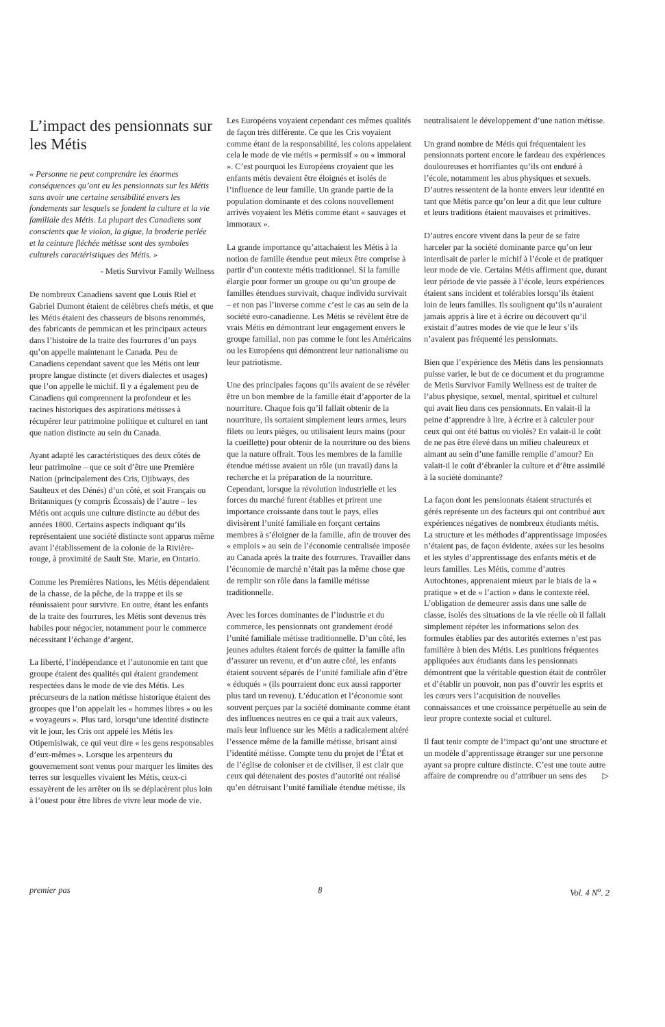L’impact des pensionnats sur les Métis
« Personne ne peut comprendre les énormes conséquences qu’ont eu les pensionnats sur les Métis sans avoir une certaine sensibilité envers les fondements sur lesquels se fondent la culture et la vie familiale des Métis. La plupart des Canadiens sont conscients que le violon, la gigue, la broderie perlée et la ceinture fléchée métisse sont des symboles culturels caractéristiques des Métis. »
- Metis Survivor Family Wellness
De nombreux Canadiens savent que Louis Riel et Gabriel Dumont étaient de célèbres chefs métis, et que les Métis étaient des chasseurs de bisons renommés, des fabricants de pemmican et les principaux acteurs dans l’histoire de la traite des fourrures d’un pays qu’on appelle maintenant le Canada. Peu de Canadiens cependant savent que les Métis ont leur propre langue distincte (et divers dialectes et usages) que l’on appelle le michif. Il y a également peu de Canadiens qui comprennent la profondeur et les racines historiques des aspirations métisses à récupérer leur patrimoine politique et culturel en tant que nation distincte au sein du Canada.
Ayant adapté les caractéristiques des deux côtés de leur patrimoine – que ce soit d’être une Première Nation (principalement des Cris, Ojibways, des Saulteux et des Dénés) d’un côté, et soit Français ou Britanniques (y compris Écossais) de l’autre – les Métis ont acquis une culture distincte au début des années 1800. Certains aspects indiquant qu’ils représentaient une société distincte sont apparus même avant l’établissement de la colonie de la Rivière-rouge, à proximité de Sault Ste. Marie, en Ontario.
Comme les Premières Nations, les Métis dépendaient de la chasse, de la pêche, de la trappe et ils se réunissaient pour survivre. En outre, étant les enfants de la traite des fourrures, les Métis sont devenus très habiles pour négocier, notamment pour le commerce nécessitant l’échange d’argent.
La liberté, l’indépendance et l’autonomie en tant que groupe étaient des qualités qui étaient grandement respectées dans le mode de vie des Métis. Les précurseurs de la nation métisse historique étaient des groupes que l’on appelait les « hommes libres » ou les « voyageurs ». Plus tard, lorsqu’une identité distincte vit le jour, les Cris ont appelé les Métis les Otipemisiwak, ce qui veut dire « les gens responsables d’eux-mêmes ». Lorsque les arpenteurs du gouvernement sont venus pour marquer les limites des terres sur lesquelles vivaient les Métis, ceux-ci essayèrent de les arrêter ou ils se déplacèrent plus loin à l’ouest pour être libres de vivre leur mode de vie.
Les Européens voyaient cependant ces mêmes qualités de façon très différente. Ce que les Cris voyaient comme étant de la responsabilité, les colons appelaient cela le mode de vie métis « permissif » ou « immoral ». C’est pourquoi les Européens croyaient que les enfants métis devaient être éloignés et isolés de l’influence de leur famille. Un grande partie de la population dominante et des colons nouvellement arrivés voyaient les Métis comme étant « sauvages et immoraux ».
La grande importance qu’attachaient les Métis à la notion de famille étendue peut mieux être comprise à partir d’un contexte métis traditionnel. Si la famille élargie pour former un groupe ou qu’un groupe de familles étendues survivait, chaque individu survivait – et non pas l’inverse comme c’est le cas au sein de la société euro-canadienne. Les Métis se révèlent être de vrais Métis en démontrant leur engagement envers le groupe familial, non pas comme le font les Américains ou les Européens qui démontrent leur nationalisme ou leur patriotisme.
Une des principales façons qu’ils avaient de se révéler être un bon membre de la famille était d’apporter de la nourriture. Chaque fois qu’il fallait obtenir de la nourriture, ils sortaient simplement leurs armes, leurs filets ou leurs pièges, ou utilisaient leurs mains (pour la cueillette) pour obtenir de la nourriture ou des biens que la nature offrait. Tous les membres de la famille étendue métisse avaient un rôle (un travail) dans la recherche et la préparation de la nourriture. Cependant, lorsque la révolution industrielle et les forces du marché furent établies et prirent une importance croissante dans tout le pays, elles divisèrent l’unité familiale en forçant certains membres à s’éloigner de la famille, afin de trouver des « emplois » au sein de l’économie centralisée imposée au Canada après la traite des fourrures. Travailler dans l’économie de marché n’était pas la même chose que de remplir son rôle dans la famille métisse traditionnelle.
Avec les forces dominantes de l’industrie et du commerce, les pensionnats ont grandement érodé l’unité familiale métisse traditionnelle. D’un côté, les jeunes adultes étaient forcés de quitter la famille afin d’assurer un revenu, et d’un autre côté, les enfants étaient souvent séparés de l’unité familiale afin d’être « éduqués » (ils pourraient donc eux aussi rapporter plus tard un revenu). L’éducation et l’économie sont souvent perçues par la société dominante comme étant des influences neutres en ce qui a trait aux valeurs, mais leur influence sur les Métis a radicalement altéré l’essence même de la famille métisse, brisant ainsi l’identité métisse. Compte tenu du projet de l’État et de l’église de coloniser et de civiliser, il est clair que ceux qui détenaient des postes d’autorité ont réalisé qu’en détruisant l’unité familiale étendue métisse, ils
neutralisaient le développement d’une nation métisse.
Un grand nombre de Métis qui fréquentaient les pensionnats portent encore le fardeau des expériences douloureuses et horrifiantes qu’ils ont enduré à l’école, notamment les abus physiques et sexuels. D’autres ressentent de la honte envers leur identité en tant que Métis parce qu’on leur a dit que leur culture et leurs traditions étaient mauvaises et primitives.
D’autres encore vivent dans la peur de se faire harceler par la société dominante parce qu’on leur interdisait de parler le michif à l’école et de pratiquer leur mode de vie. Certains Métis affirment que, durant leur période de vie passée à l’école, leurs expériences étaient sans incident et tolérables lorsqu’ils étaient loin de leurs familles. Ils soulignent qu’ils n’auraient jamais appris à lire et à écrire ou découvert qu’il existait d’autres modes de vie que le leur s’ils n’avaient pas fréquenté les pensionnats.
Bien que l’expérience des Métis dans les pensionnats puisse varier, le but de ce document et du programme de Metis Survivor Family Wellness est de traiter de l’abus physique, sexuel, mental, spirituel et culturel qui avait lieu dans ces pensionnats. En valait-il la peine d’apprendre à lire, à écrire et à calculer pour ceux qui ont été battus ou violés? En valait-il le coût de ne pas être élevé dans un milieu chaleureux et aimant au sein d’une famille remplie d’amour? En valait-il le coût d’ébranler la culture et d’être assimilé à la société dominante?
La façon dont les pensionnats étaient structurés et gérés représente un des facteurs qui ont contribué aux expériences négatives de nombreux étudiants métis. La structure et les méthodes d’apprentissage imposées n’étaient pas, de façon évidente, axées sur les besoins et les styles d’apprentissage des enfants métis et de leurs familles. Les Métis, comme d’autres Autochtones, apprenaient mieux par le biais de la « pratique » et de « l’action » dans le contexte réel. L’obligation de demeurer assis dans une salle de classe, isolés des situations de la vie réelle où il fallait simplement répéter les informations selon des formules établies par des autorités externes n’est pas familière à bien des Métis. Les punitions fréquentes appliquées aux étudiants dans les pensionnats démontrent que la véritable question était de contrôler et d’établir un pouvoir, non pas d’ouvrir les esprits et les cœurs vers l’acquisition de nouvelles connaissances et une croissance perpétuelle au sein de leur propre contexte social et culturel.
Il faut tenir compte de l’impact qu’ont une structure et un modèle d’apprentissage étranger sur une personne ayant sa propre culture distincte. C’est une toute autre affaire de comprendre ou d’attribuer un sens des ▷
premier pas 8 Vol. 4 N<sup>o</sup>. 2